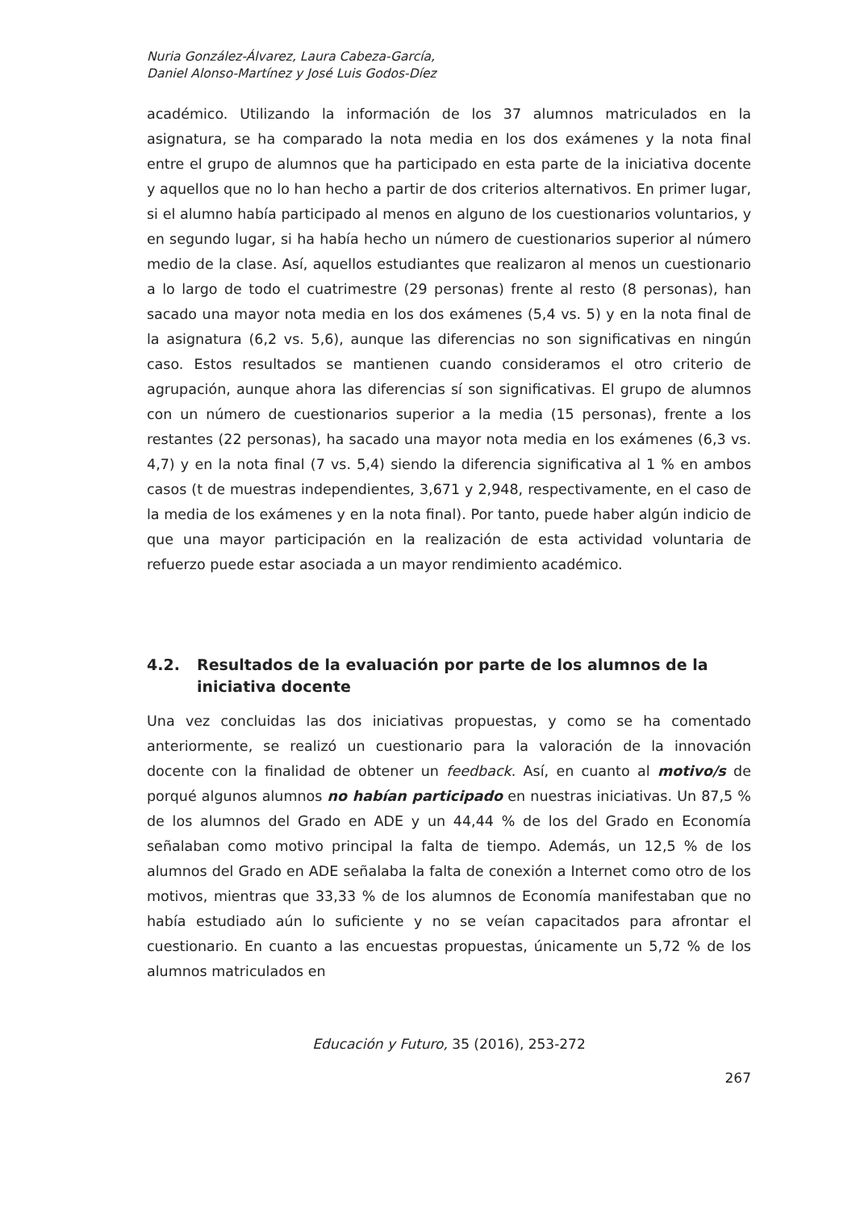Nuria González-Álvarez, Laura Cabeza-García,
Daniel Alonso-Martínez y José Luis Godos-Díez
académico. Utilizando la información de los 37 alumnos matriculados en la asignatura, se ha comparado la nota media en los dos exámenes y la nota final entre el grupo de alumnos que ha participado en esta parte de la iniciativa docente y aquellos que no lo han hecho a partir de dos criterios alternativos. En primer lugar, si el alumno había participado al menos en alguno de los cuestionarios voluntarios, y en segundo lugar, si ha había hecho un número de cuestionarios superior al número medio de la clase. Así, aquellos estudiantes que realizaron al menos un cuestionario a lo largo de todo el cuatrimestre (29 personas) frente al resto (8 personas), han sacado una mayor nota media en los dos exámenes (5,4 vs. 5) y en la nota final de la asignatura (6,2 vs. 5,6), aunque las diferencias no son significativas en ningún caso. Estos resultados se mantienen cuando consideramos el otro criterio de agrupación, aunque ahora las diferencias sí son significativas. El grupo de alumnos con un número de cuestionarios superior a la media (15 personas), frente a los restantes (22 personas), ha sacado una mayor nota media en los exámenes (6,3 vs. 4,7) y en la nota final (7 vs. 5,4) siendo la diferencia significativa al 1 % en ambos casos (t de muestras independientes, 3,671 y 2,948, respectivamente, en el caso de la media de los exámenes y en la nota final). Por tanto, puede haber algún indicio de que una mayor participación en la realización de esta actividad voluntaria de refuerzo puede estar asociada a un mayor rendimiento académico.
4.2. Resultados de la evaluación por parte de los alumnos de la iniciativa docente
Una vez concluidas las dos iniciativas propuestas, y como se ha comentado anteriormente, se realizó un cuestionario para la valoración de la innovación docente con la finalidad de obtener un feedback. Así, en cuanto al motivo/s de porqué algunos alumnos no habían participado en nuestras iniciativas. Un 87,5 % de los alumnos del Grado en ADE y un 44,44 % de los del Grado en Economía señalaban como motivo principal la falta de tiempo. Además, un 12,5 % de los alumnos del Grado en ADE señalaba la falta de conexión a Internet como otro de los motivos, mientras que 33,33 % de los alumnos de Economía manifestaban que no había estudiado aún lo suficiente y no se veían capacitados para afrontar el cuestionario. En cuanto a las encuestas propuestas, únicamente un 5,72 % de los alumnos matriculados en
Educación y Futuro, 35 (2016), 253-272
267